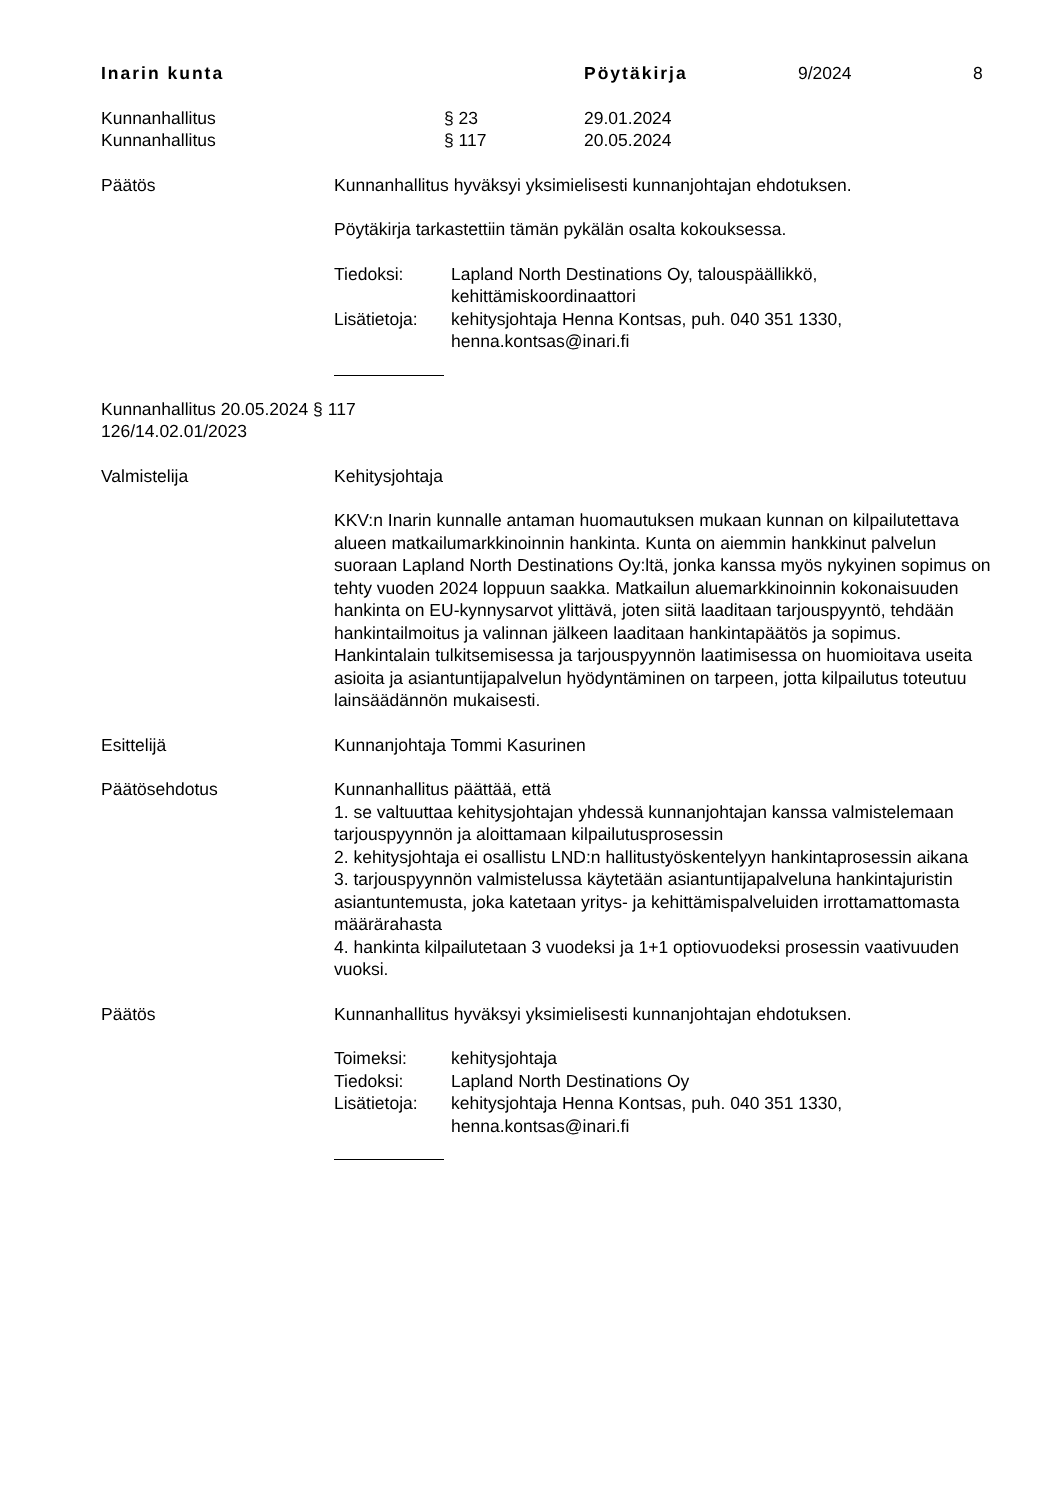Inarin kunta Pöytäkirja 9/2024 8
Kunnanhallitus § 23 29.01.2024
Kunnanhallitus § 117 20.05.2024
Päätös Kunnanhallitus hyväksyi yksimielisesti kunnanjohtajan ehdotuksen.
Pöytäkirja tarkastettiin tämän pykälän osalta kokouksessa.
Tiedoksi: Lapland North Destinations Oy, talouspäällikkö, kehittämiskoordinaattori
Lisätietoja: kehitysjohtaja Henna Kontsas, puh. 040 351 1330, henna.kontsas@inari.fi
Kunnanhallitus 20.05.2024 § 117
126/14.02.01/2023
Valmistelija Kehitysjohtaja
KKV:n Inarin kunnalle antaman huomautuksen mukaan kunnan on kilpailutettava alueen matkailumarkkinoinnin hankinta. Kunta on aiemmin hankkinut palvelun suoraan Lapland North Destinations Oy:ltä, jonka kanssa myös nykyinen sopimus on tehty vuoden 2024 loppuun saakka. Matkailun aluemarkkinoinnin kokonaisuuden hankinta on EU-kynnysarvot ylittävä, joten siitä laaditaan tarjouspyyntö, tehdään hankintailmoitus ja valinnan jälkeen laaditaan hankintapäätös ja sopimus. Hankintalain tulkitsemisessa ja tarjouspyynnön laatimisessa on huomioitava useita asioita ja asiantuntijapalvelun hyödyntäminen on tarpeen, jotta kilpailutus toteutuu lainsäädännön mukaisesti.
Esittelijä Kunnanjohtaja Tommi Kasurinen
Päätösehdotus Kunnanhallitus päättää, että
1. se valtuuttaa kehitysjohtajan yhdessä kunnanjohtajan kanssa valmistelemaan tarjouspyynnön ja aloittamaan kilpailutusprosessin
2. kehitysjohtaja ei osallistu LND:n hallitustyöskentelyyn hankintaprosessin aikana
3. tarjouspyynnön valmistelussa käytetään asiantuntijapalveluna hankintajuristin asiantuntemusta, joka katetaan yritys- ja kehittämispalveluiden irrottamattomasta määrärahasta
4. hankinta kilpailutetaan 3 vuodeksi ja 1+1 optiovuodeksi prosessin vaativuuden vuoksi.
Päätös Kunnanhallitus hyväksyi yksimielisesti kunnanjohtajan ehdotuksen.
Toimeksi: kehitysjohtaja
Tiedoksi: Lapland North Destinations Oy
Lisätietoja: kehitysjohtaja Henna Kontsas, puh. 040 351 1330, henna.kontsas@inari.fi